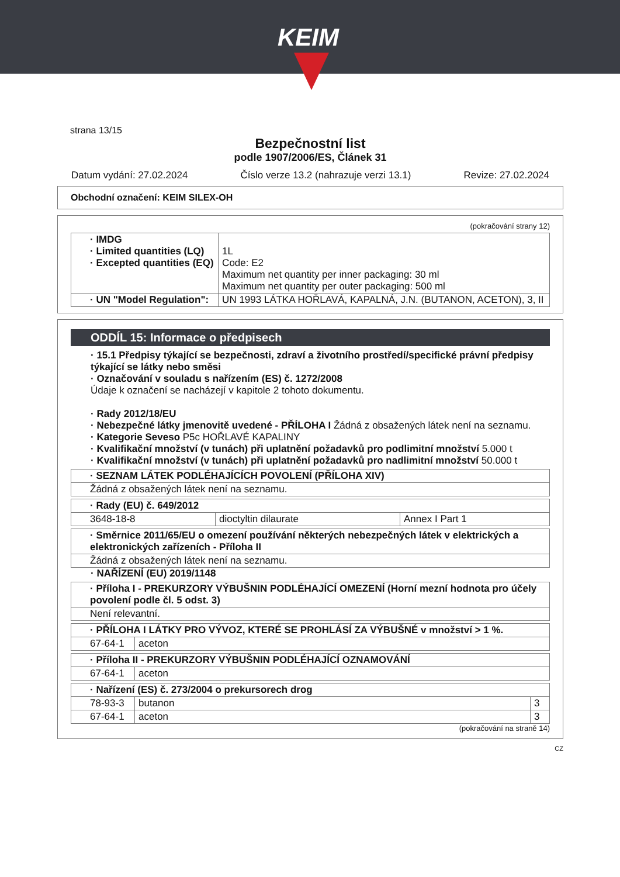KEIM
strana 13/15
Bezpečnostní list
podle 1907/2006/ES, Článek 31
Datum vydání: 27.02.2024 Číslo verze 13.2 (nahrazuje verzi 13.1) Revize: 27.02.2024
Obchodní označení: KEIM SILEX-OH
(pokračování strany 12)
| · IMDG · Limited quantities (LQ) · Excepted quantities (EQ) | 1L Code: E2 Maximum net quantity per inner packaging: 30 ml Maximum net quantity per outer packaging: 500 ml |
| · UN "Model Regulation": | UN 1993 LÁTKA HOŘLAVÁ, KAPALNÁ, J.N. (BUTANON, ACETON), 3, II |
ODDÍL 15: Informace o předpisech
· 15.1 Předpisy týkající se bezpečnosti, zdraví a životního prostředí/specifické právní předpisy týkající se látky nebo směsi
· Označování v souladu s nařízením (ES) č. 1272/2008
Údaje k označení se nacházejí v kapitole 2 tohoto dokumentu.
· Rady 2012/18/EU
· Nebezpečné látky jmenovitě uvedené - PŘÍLOHA I Žádná z obsažených látek není na seznamu.
· Kategorie Seveso P5c HOŘLAVÉ KAPALINY
· Kvalifikační množství (v tunách) při uplatnění požadavků pro podlimitní množství 5.000 t
· Kvalifikační množství (v tunách) při uplatnění požadavků pro nadlimitní množství 50.000 t
| · SEZNAM LÁTEK PODLÉHAJÍCÍCH POVOLENÍ (PŘÍLOHA XIV) |
| Žádná z obsažených látek není na seznamu. |
| · Rady (EU) č. 649/2012 | | |
| 3648-18-8 | dioctyltin dilaurate | Annex I Part 1 |
| · Směrnice 2011/65/EU o omezení používání některých nebezpečných látek v elektrických a elektronických zařízeních - Příloha II |
| Žádná z obsažených látek není na seznamu. |
· NAŘÍZENÍ (EU) 2019/1148
| · Příloha I - PREKURZORY VÝBUŠNIN PODLÉHAJÍCÍ OMEZENÍ (Horní mezní hodnota pro účely povolení podle čl. 5 odst. 3) |
| Není relevantní. |
| · PŘÍLOHA I LÁTKY PRO VÝVOZ, KTERÉ SE PROHLÁSÍ ZA VÝBUŠNÉ v množství > 1 %. | |
| 67-64-1 | aceton |
| · Příloha II - PREKURZORY VÝBUŠNIN PODLÉHAJÍCÍ OZNAMOVÁNÍ | |
| 67-64-1 | aceton |
| · Nařízení (ES) č. 273/2004 o prekursorech drog | | |
| 78-93-3 | butanon | 3 |
| 67-64-1 | aceton | 3 |
(pokračování na straně 14)
CZ